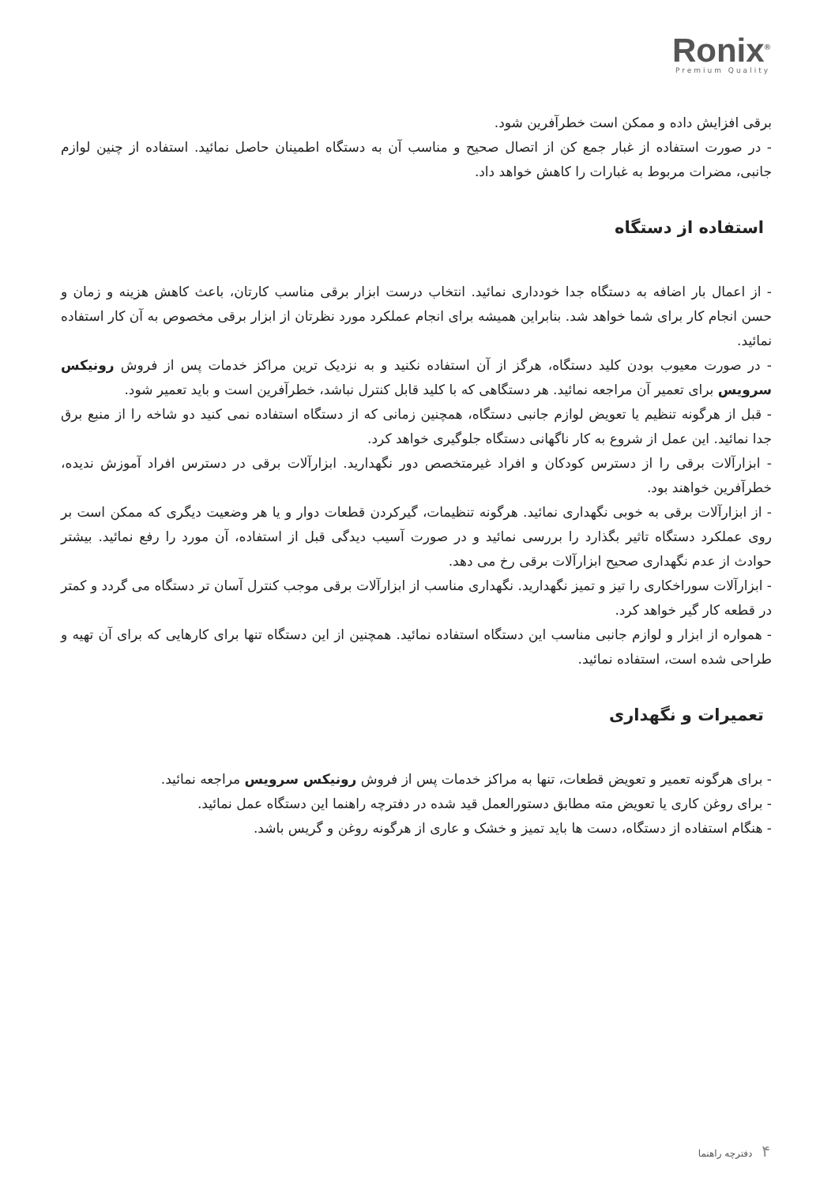Ronix<sup>®</sup>
Premium Quality
برقی افزایش داده و ممکن است خطرآفرین شود.
- در صورت استفاده از غبار جمع کن از اتصال صحیح و مناسب آن به دستگاه اطمینان حاصل نمائید. استفاده از چنین لوازم جانبی، مضرات مربوط به غبارات را کاهش خواهد داد.
استفاده از دستگاه
- از اعمال بار اضافه به دستگاه جدا خودداری نمائید. انتخاب درست ابزار برقی مناسب کارتان، باعث کاهش هزینه و زمان و حسن انجام کار برای شما خواهد شد. بنابراین همیشه برای انجام عملکرد مورد نظرتان از ابزار برقی مخصوص به آن کار استفاده نمائید.
- در صورت معیوب بودن کلید دستگاه، هرگز از آن استفاده نکنید و به نزدیک ترین مراکز خدمات پس از فروش رونیکس سرویس برای تعمیر آن مراجعه نمائید. هر دستگاهی که با کلید قابل کنترل نباشد، خطرآفرین است و باید تعمیر شود.
- قبل از هرگونه تنظیم یا تعویض لوازم جانبی دستگاه، همچنین زمانی که از دستگاه استفاده نمی کنید دو شاخه را از منبع برق جدا نمائید. این عمل از شروع به کار ناگهانی دستگاه جلوگیری خواهد کرد.
- ابزارآلات برقی را از دسترس کودکان و افراد غیرمتخصص دور نگهدارید. ابزارآلات برقی در دسترس افراد آموزش ندیده، خطرآفرین خواهند بود.
- از ابزارآلات برقی به خوبی نگهداری نمائید. هرگونه تنظیمات، گیرکردن قطعات دوار و یا هر وضعیت دیگری که ممکن است بر روی عملکرد دستگاه تاثیر بگذارد را بررسی نمائید و در صورت آسیب دیدگی قبل از استفاده، آن مورد را رفع نمائید. بیشتر حوادث از عدم نگهداری صحیح ابزارآلات برقی رخ می دهد.
- ابزارآلات سوراخکاری را تیز و تمیز نگهدارید. نگهداری مناسب از ابزارآلات برقی موجب کنترل آسان تر دستگاه می گردد و کمتر در قطعه کار گیر خواهد کرد.
- همواره از ابزار و لوازم جانبی مناسب این دستگاه استفاده نمائید. همچنین از این دستگاه تنها برای کارهایی که برای آن تهیه و طراحی شده است، استفاده نمائید.
تعمیرات و نگهداری
- برای هرگونه تعمیر و تعویض قطعات، تنها به مراکز خدمات پس از فروش رونیکس سرویس مراجعه نمائید.
- برای روغن کاری یا تعویض مته مطابق دستورالعمل قید شده در دفترچه راهنما این دستگاه عمل نمائید.
- هنگام استفاده از دستگاه، دست ها باید تمیز و خشک و عاری از هرگونه روغن و گریس باشد.
۴ دفترچه راهنما